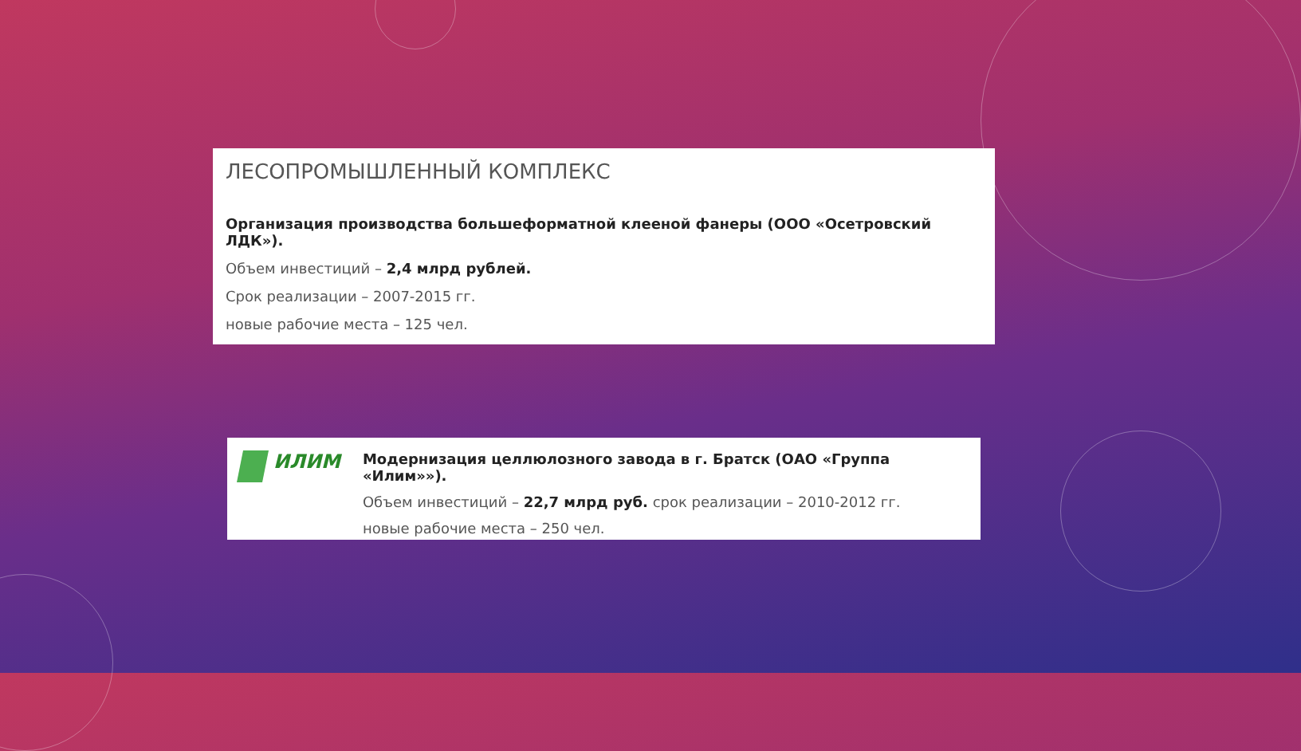ЛЕСОПРОМЫШЛЕННЫЙ КОМПЛЕКС
Организация производства большеформатной клееной фанеры (ООО «Осетровский ЛДК»).
Объем инвестиций – 2,4 млрд рублей.
Срок реализации – 2007-2015 гг.
новые рабочие места – 125 чел.
ИЛИМ
Модернизация целлюлозного завода в г. Братск (ОАО «Группа «Илим»»).
Объем инвестиций – 22,7 млрд руб. срок реализации – 2010-2012 гг.
новые рабочие места – 250 чел.